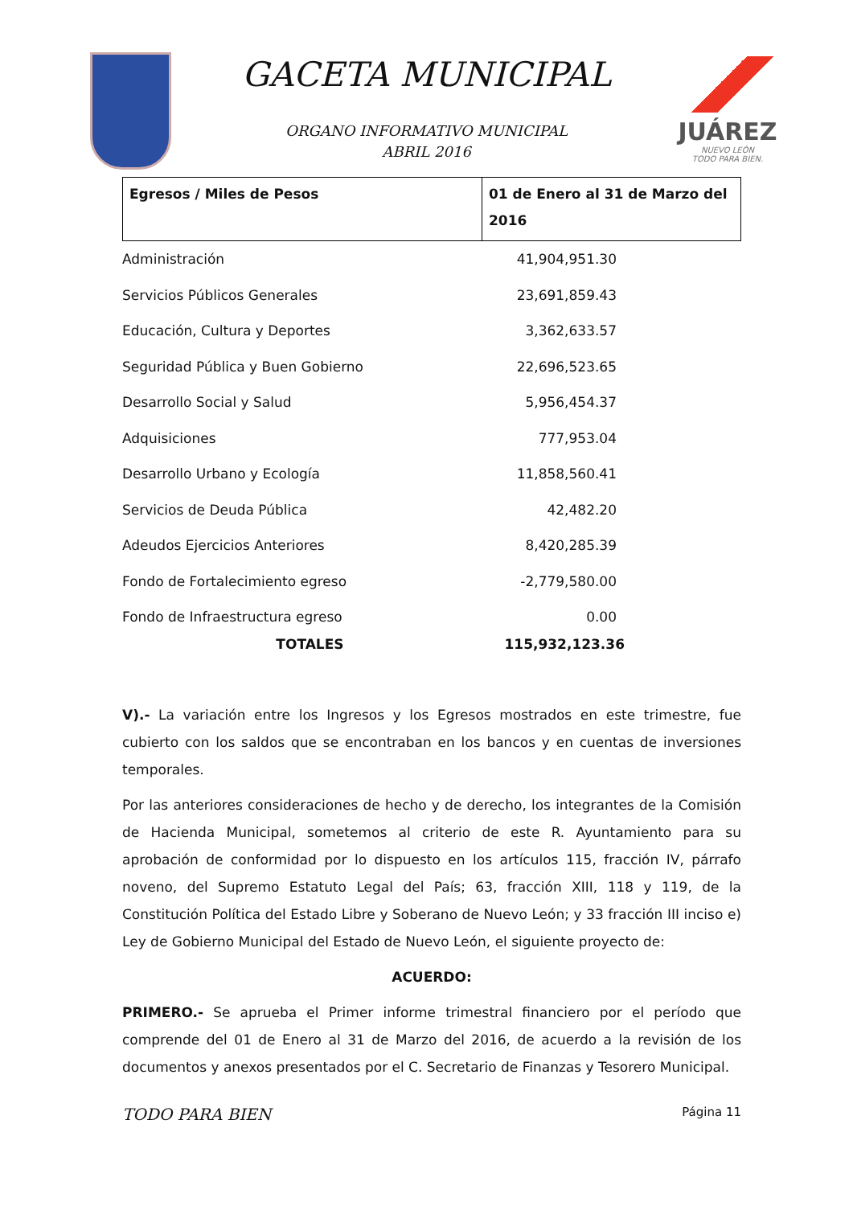GACETA MUNICIPAL
ORGANO INFORMATIVO MUNICIPAL
ABRIL 2016
JUÁREZ
NUEVO LEÓN
TODO PARA BIEN.
| Egresos / Miles de Pesos | 01 de Enero al 31 de Marzo del 2016 |
| --- | --- |
| Administración | 41,904,951.30 |
| Servicios Públicos Generales | 23,691,859.43 |
| Educación, Cultura y Deportes | 3,362,633.57 |
| Seguridad Pública y Buen Gobierno | 22,696,523.65 |
| Desarrollo Social y Salud | 5,956,454.37 |
| Adquisiciones | 777,953.04 |
| Desarrollo Urbano y Ecología | 11,858,560.41 |
| Servicios de Deuda Pública | 42,482.20 |
| Adeudos Ejercicios Anteriores | 8,420,285.39 |
| Fondo de Fortalecimiento egreso | -2,779,580.00 |
| Fondo de Infraestructura egreso | 0.00 |
| TOTALES | 115,932,123.36 |
V).- La variación entre los Ingresos y los Egresos mostrados en este trimestre, fue cubierto con los saldos que se encontraban en los bancos y en cuentas de inversiones temporales.
Por las anteriores consideraciones de hecho y de derecho, los integrantes de la Comisión de Hacienda Municipal, sometemos al criterio de este R. Ayuntamiento para su aprobación de conformidad por lo dispuesto en los artículos 115, fracción IV, párrafo noveno, del Supremo Estatuto Legal del País; 63, fracción XIII, 118 y 119, de la Constitución Política del Estado Libre y Soberano de Nuevo León; y 33 fracción III inciso e) Ley de Gobierno Municipal del Estado de Nuevo León, el siguiente proyecto de:
ACUERDO:
PRIMERO.- Se aprueba el Primer informe trimestral financiero por el período que comprende del 01 de Enero al 31 de Marzo del 2016, de acuerdo a la revisión de los documentos y anexos presentados por el C. Secretario de Finanzas y Tesorero Municipal.
TODO PARA BIEN Página 11